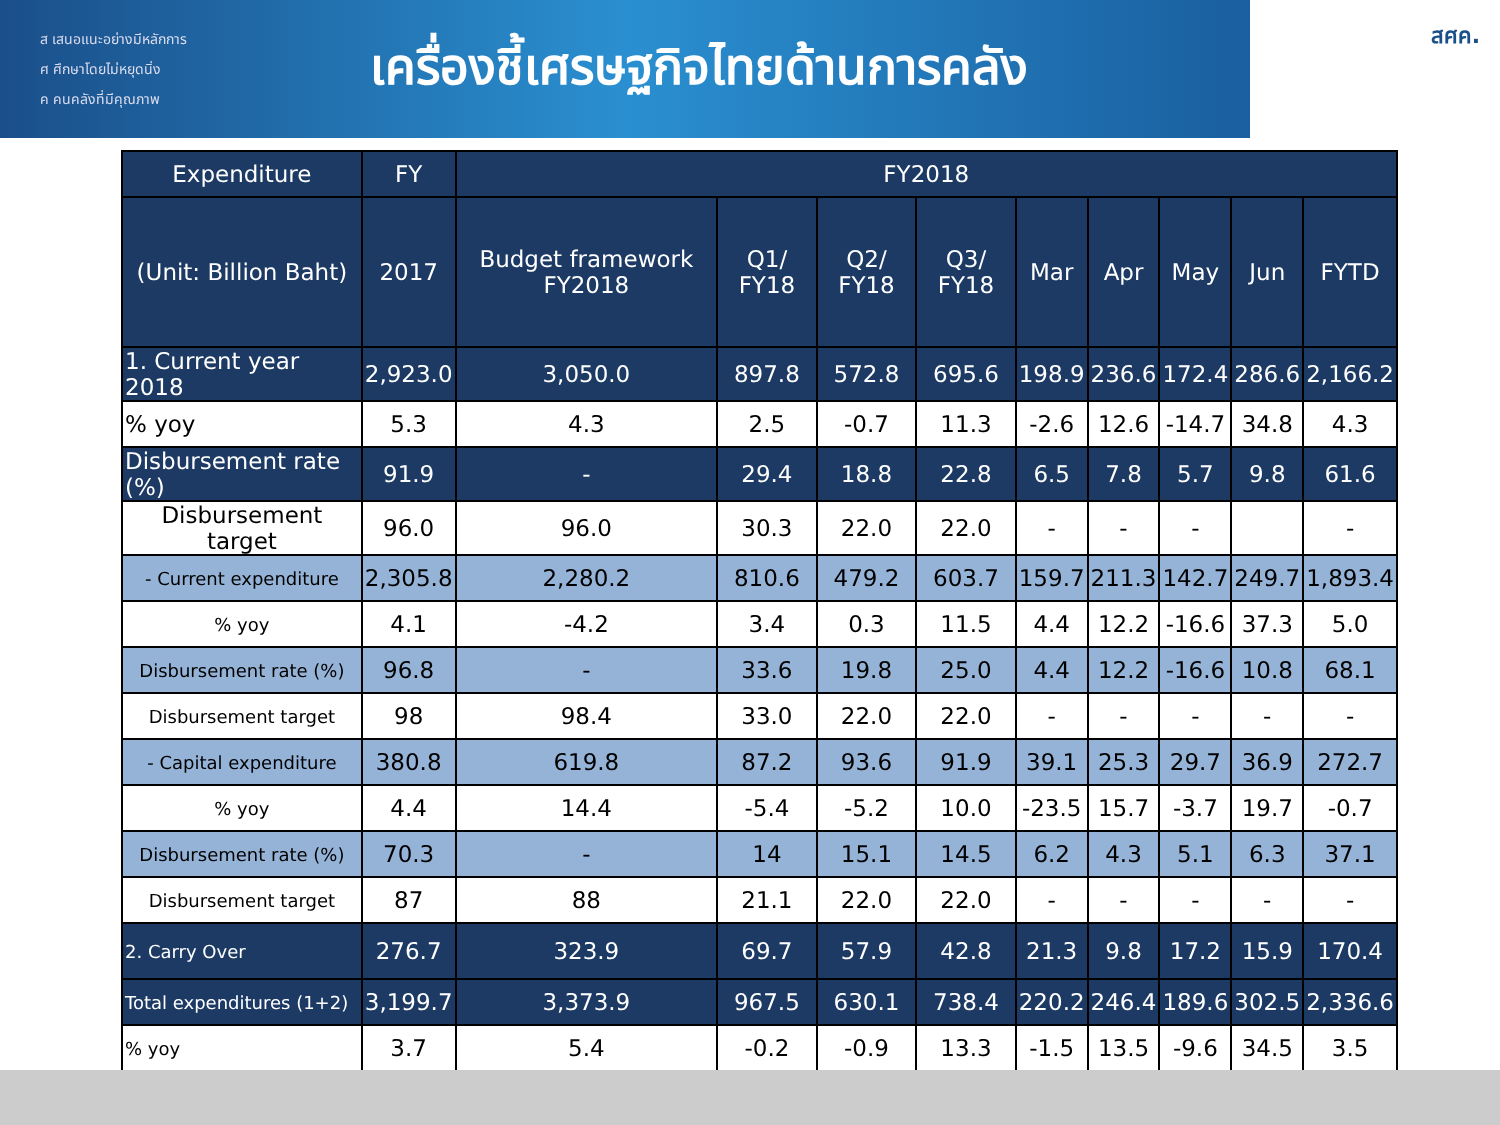ส เสนอแนะอย่างมีหลักการ
ศ ศึกษาโดยไม่หยุดนิ่ง
ค คนคลังที่มีคุณภาพ
เครื่องชี้เศรษฐกิจไทยด้านการคลัง
สศค.
| Expenditure | FY | FY2018 | | | | | | | | |
| --- | --- | --- | --- | --- | --- | --- | --- | --- | --- | --- |
| (Unit: Billion Baht) | 2017 | Budget framework FY2018 | Q1/ FY18 | Q2/ FY18 | Q3/ FY18 | Mar | Apr | May | Jun | FYTD |
| 1. Current year 2018 | 2,923.0 | 3,050.0 | 897.8 | 572.8 | 695.6 | 198.9 | 236.6 | 172.4 | 286.6 | 2,166.2 |
| % yoy | 5.3 | 4.3 | 2.5 | -0.7 | 11.3 | -2.6 | 12.6 | -14.7 | 34.8 | 4.3 |
| Disbursement rate (%) | 91.9 | - | 29.4 | 18.8 | 22.8 | 6.5 | 7.8 | 5.7 | 9.8 | 61.6 |
| Disbursement target | 96.0 | 96.0 | 30.3 | 22.0 | 22.0 | - | - | - | | - |
| - Current expenditure | 2,305.8 | 2,280.2 | 810.6 | 479.2 | 603.7 | 159.7 | 211.3 | 142.7 | 249.7 | 1,893.4 |
| % yoy | 4.1 | -4.2 | 3.4 | 0.3 | 11.5 | 4.4 | 12.2 | -16.6 | 37.3 | 5.0 |
| Disbursement rate (%) | 96.8 | - | 33.6 | 19.8 | 25.0 | 4.4 | 12.2 | -16.6 | 10.8 | 68.1 |
| Disbursement target | 98 | 98.4 | 33.0 | 22.0 | 22.0 | - | - | - | - | - |
| - Capital expenditure | 380.8 | 619.8 | 87.2 | 93.6 | 91.9 | 39.1 | 25.3 | 29.7 | 36.9 | 272.7 |
| % yoy | 4.4 | 14.4 | -5.4 | -5.2 | 10.0 | -23.5 | 15.7 | -3.7 | 19.7 | -0.7 |
| Disbursement rate (%) | 70.3 | - | 14 | 15.1 | 14.5 | 6.2 | 4.3 | 5.1 | 6.3 | 37.1 |
| Disbursement target | 87 | 88 | 21.1 | 22.0 | 22.0 | - | - | - | - | - |
| 2. Carry Over | 276.7 | 323.9 | 69.7 | 57.9 | 42.8 | 21.3 | 9.8 | 17.2 | 15.9 | 170.4 |
| Total expenditures (1+2) | 3,199.7 | 3,373.9 | 967.5 | 630.1 | 738.4 | 220.2 | 246.4 | 189.6 | 302.5 | 2,336.6 |
| % yoy | 3.7 | 5.4 | -0.2 | -0.9 | 13.3 | -1.5 | 13.5 | -9.6 | 34.5 | 3.5 |